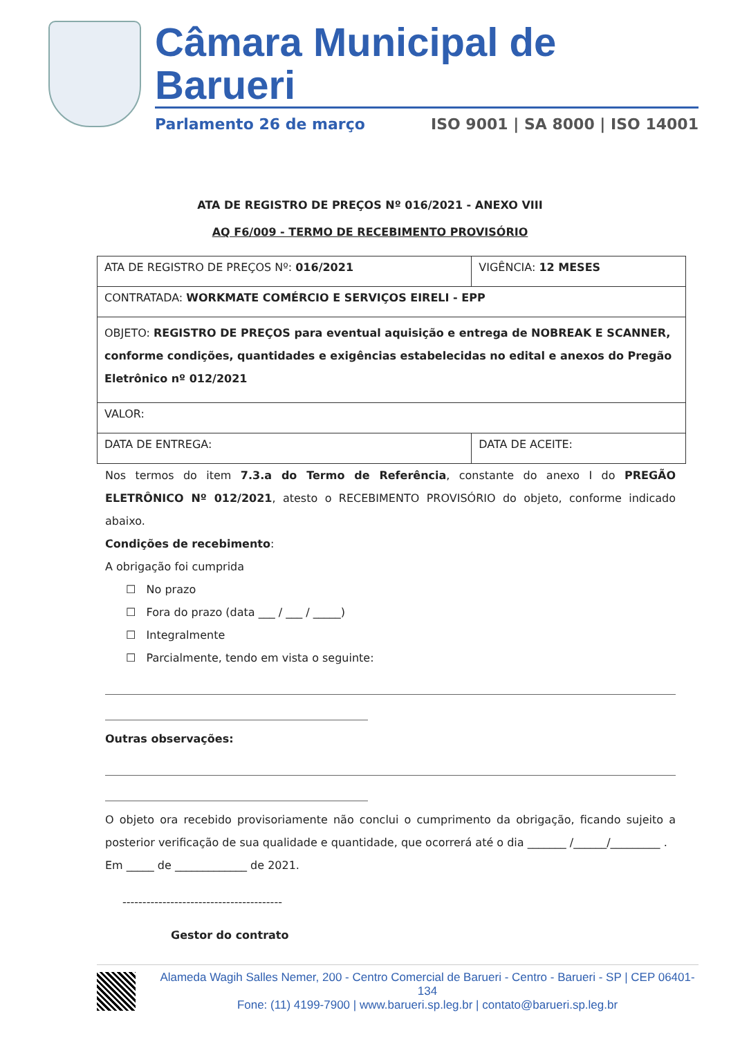Câmara Municipal de Barueri
Parlamento 26 de março ISO 9001 | SA 8000 | ISO 14001
ATA DE REGISTRO DE PREÇOS Nº 016/2021 - ANEXO VIII
AQ F6/009 - TERMO DE RECEBIMENTO PROVISÓRIO
| ATA DE REGISTRO DE PREÇOS Nº: 016/2021 | VIGÊNCIA: 12 MESES |
| CONTRATADA: WORKMATE COMÉRCIO E SERVIÇOS EIRELI - EPP | |
| OBJETO: REGISTRO DE PREÇOS para eventual aquisição e entrega de NOBREAK E SCANNER, conforme condições, quantidades e exigências estabelecidas no edital e anexos do Pregão Eletrônico nº 012/2021 | |
| VALOR: | |
| DATA DE ENTREGA: | DATA DE ACEITE: |
Nos termos do item 7.3.a do Termo de Referência, constante do anexo I do PREGÃO ELETRÔNICO Nº 012/2021, atesto o RECEBIMENTO PROVISÓRIO do objeto, conforme indicado abaixo.
Condições de recebimento:
A obrigação foi cumprida
☐ No prazo
☐ Fora do prazo (data ___ / ___ / _____)
☐ Integralmente
☐ Parcialmente, tendo em vista o seguinte:
Outras observações:
O objeto ora recebido provisoriamente não conclui o cumprimento da obrigação, ficando sujeito a posterior verificação de sua qualidade e quantidade, que ocorrerá até o dia _______ /______/_________ .
Em _____ de _____________ de 2021.
----------------------------------------
Gestor do contrato
Alameda Wagih Salles Nemer, 200 - Centro Comercial de Barueri - Centro - Barueri - SP | CEP 06401-134
Fone: (11) 4199-7900 | www.barueri.sp.leg.br | contato@barueri.sp.leg.br